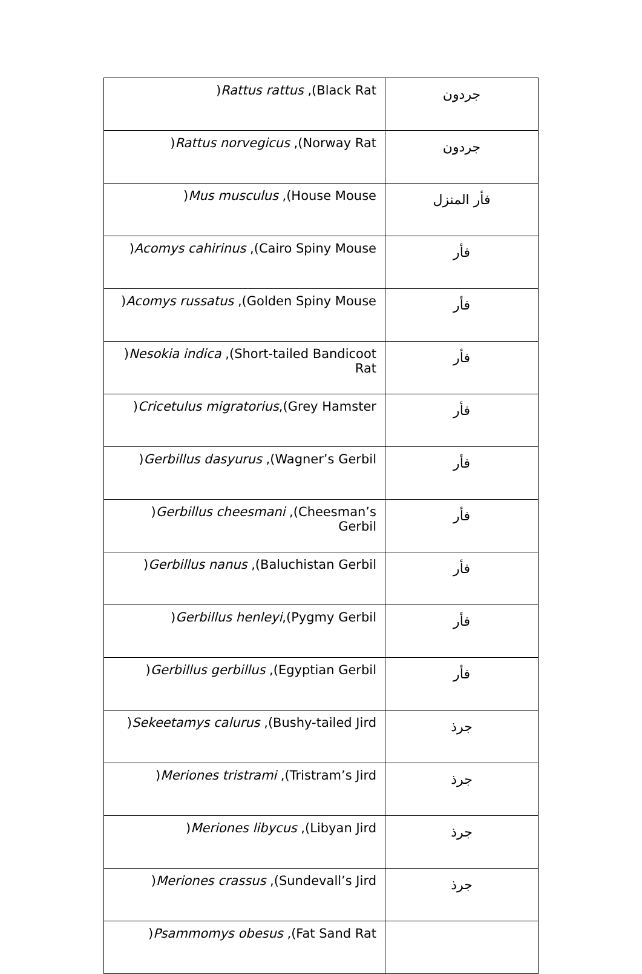| ) Rattus rattus ,(Black Rat | جردون |
| ) Rattus norvegicus ,(Norway Rat | جردون |
| ) Mus musculus ,(House Mouse | فأر المنزل |
| ) Acomys cahirinus ,(Cairo Spiny Mouse | فأر |
| ) Acomys russatus ,(Golden Spiny Mouse | فأر |
| ) Nesokia indica ,(Short-tailed Bandicoot Rat | فأر |
| ) Cricetulus migratorius ,(Grey Hamster | فأر |
| ) Gerbillus dasyurus ,(Wagner’s Gerbil | فأر |
| ) Gerbillus cheesmani ,(Cheesman’s Gerbil | فأر |
| ) Gerbillus nanus ,(Baluchistan Gerbil | فأر |
| ) Gerbillus henleyi ,(Pygmy Gerbil | فأر |
| ) Gerbillus gerbillus ,(Egyptian Gerbil | فأر |
| ) Sekeetamys calurus ,(Bushy-tailed Jird | جرذ |
| ) Meriones tristrami ,(Tristram’s Jird | جرذ |
| ) Meriones libycus ,(Libyan Jird | جرذ |
| ) Meriones crassus ,(Sundevall’s Jird | جرذ |
| ) Psammomys obesus ,(Fat Sand Rat | |